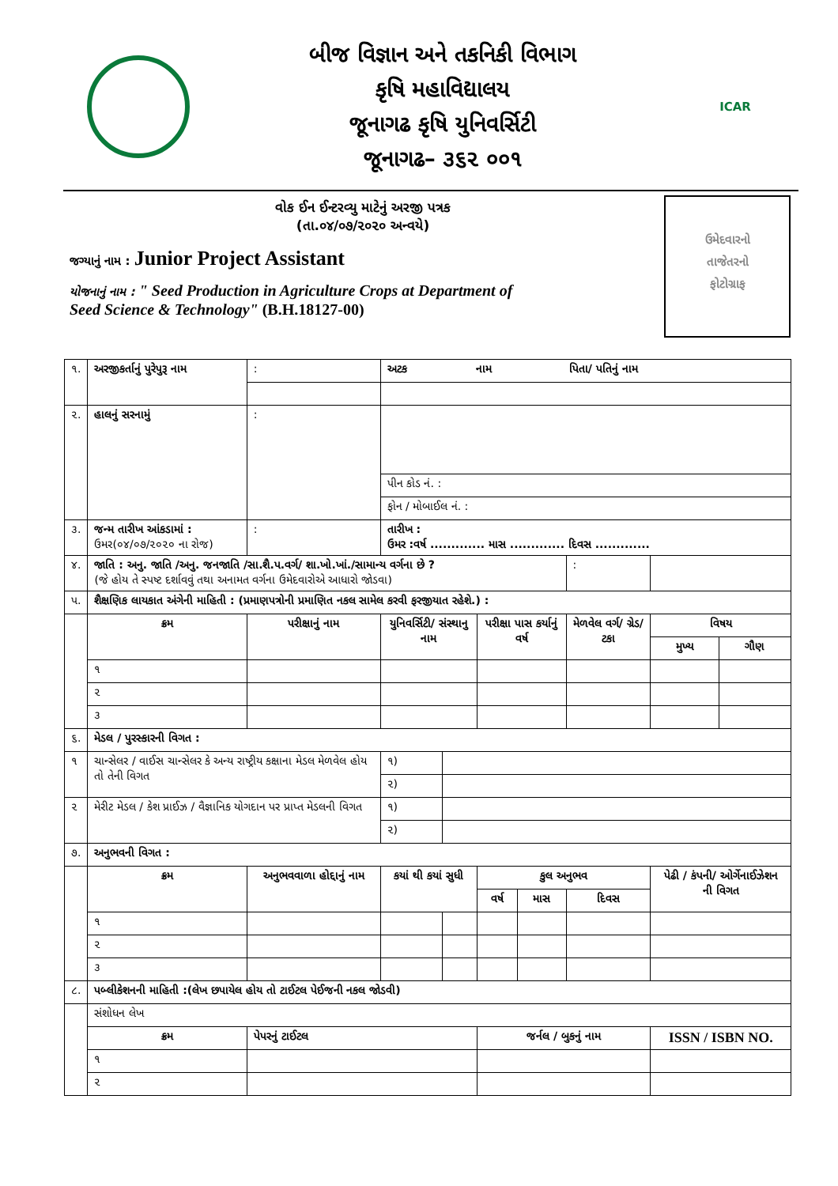બીજ વિજ્ઞાન અને તકનિકી વિભાગ
કૃષિ મહાવિદ્યાલય
જૂનાગઢ કૃષિ યુનિવર્સિટી
જૂનાગઢ– ૩૬૨ ૦૦૧
ICAR
ઉમેદવારનો
તાજેતરનો
ફોટોગ્રાફ
વોક ઈન ઈન્ટરવ્યુ માટેનું અરજી પત્રક
(તા.૦૪/૦૭/૨૦૨૦ અન્વયે)
જગ્યાનું નામ : Junior Project Assistant
યોજનાનું નામ : " Seed Production in Agriculture Crops at Department of
Seed Science & Technology" (B.H.18127-00)
| ૧. | અરજીકર્તાનું પુરેપુરૂ નામ | | : | અટક નામ પિતા/ પતિનું નામ | | | | | | |
| ૨. | હાલનું સરનામું | | : | | | | | | | |
| | | | | પીન કોડ નં. : | | | | | | |
| | | | | ફોન / મોબાઈલ નં. : | | | | | | |
| ૩. | જન્મ તારીખ આંકડામાં : ઉમર(૦૪/૦૭/૨૦૨૦ ના રોજ) | | : | તારીખ : ઉમર :વર્ષ ............. માસ ............. દિવસ ............. | | | | | | |
| ૪. | જાતિ : અનુ. જાતિ /અનુ. જનજાતિ /સા.શૈ.પ.વર્ગ/ શા.ખો.ખાં./સામાન્ય વર્ગના છે ? (જે હોય તે સ્પષ્ટ દર્શાવવું તથા અનામત વર્ગના ઉમેદવારોએ આધારો જોડવા) | | | | | | | : | | |
| પ. | શૈક્ષણિક લાયકાત અંગેની માહિતી : (પ્રમાણપત્રોની પ્રમાણિત નકલ સામેલ કરવી ફરજીયાત રહેશે.) : | | | | | | | | | |
| | ક્રમ | પરીક્ષાનું નામ | | યુનિવર્સિટી/ સંસ્થાનુ નામ | | પરીક્ષા પાસ કર્યાનું વર્ષ | | મેળવેલ વર્ગ/ ગ્રેડ/ ટકા | વિષય | |
| | | | | | | | | | મુખ્ય | ગૌણ |
| | ૧ | | | | | | | | | |
| | ૨ | | | | | | | | | |
| | ૩ | | | | | | | | | |
| ૬. | મેડલ / પુરસ્કારની વિગત : | | | | | | | | | |
| ૧ | ચાન્સેલર / વાઈસ ચાન્સેલર કે અન્ય રાષ્ટ્રીય કક્ષાના મેડલ મેળવેલ હોય તો તેની વિગત | | | ૧) | | | | | | |
| | | | | ૨) | | | | | | |
| ૨ | મેરીટ મેડલ / કેશ પ્રાઈઝ / વૈજ્ઞાનિક યોગદાન પર પ્રાપ્ત મેડલની વિગત | | | ૧) | | | | | | |
| | | | | ૨) | | | | | | |
| ૭. | અનુભવની વિગત : | | | | | | | | | |
| | ક્રમ | અનુભવવાળા હોદ્દાનું નામ | | કયાં થી કયાં સુધી | | કુલ અનુભવ | | | પેઢી / કંપની/ ઓર્ગેનાઈઝેશન ની વિગત | |
| | | | | | | વર્ષ | માસ | દિવસ | | |
| | ૧ | | | | | | | | | |
| | ૨ | | | | | | | | | |
| | ૩ | | | | | | | | | |
| ૮. | પબ્લીકેશનની માહિતી :(લેખ છપાયેલ હોય તો ટાઈટલ પેઈજની નકલ જોડવી) | | | | | | | | | |
| | સંશોધન લેખ | | | | | | | | | |
| | ક્રમ | પેપરનું ટાઈટલ | | | | જર્નલ / બુકનું નામ | | | ISSN / ISBN NO. | |
| | ૧ | | | | | | | | | |
| | ૨ | | | | | | | | | |